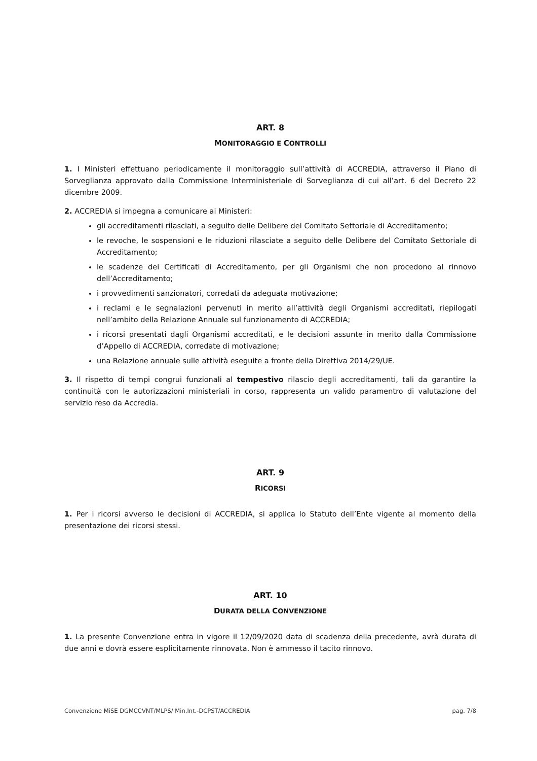ART. 8
MONITORAGGIO E CONTROLLI
1. I Ministeri effettuano periodicamente il monitoraggio sull’attività di ACCREDIA, attraverso il Piano di Sorveglianza approvato dalla Commissione Interministeriale di Sorveglianza di cui all’art. 6 del Decreto 22 dicembre 2009.
2. ACCREDIA si impegna a comunicare ai Ministeri:
gli accreditamenti rilasciati, a seguito delle Delibere del Comitato Settoriale di Accreditamento;
le revoche, le sospensioni e le riduzioni rilasciate a seguito delle Delibere del Comitato Settoriale di Accreditamento;
le scadenze dei Certificati di Accreditamento, per gli Organismi che non procedono al rinnovo dell’Accreditamento;
i provvedimenti sanzionatori, corredati da adeguata motivazione;
i reclami e le segnalazioni pervenuti in merito all’attività degli Organismi accreditati, riepilogati nell’ambito della Relazione Annuale sul funzionamento di ACCREDIA;
i ricorsi presentati dagli Organismi accreditati, e le decisioni assunte in merito dalla Commissione d’Appello di ACCREDIA, corredate di motivazione;
una Relazione annuale sulle attività eseguite a fronte della Direttiva 2014/29/UE.
3. Il rispetto di tempi congrui funzionali al tempestivo rilascio degli accreditamenti, tali da garantire la continuità con le autorizzazioni ministeriali in corso, rappresenta un valido paramentro di valutazione del servizio reso da Accredia.
ART. 9
RICORSI
1. Per i ricorsi avverso le decisioni di ACCREDIA, si applica lo Statuto dell’Ente vigente al momento della presentazione dei ricorsi stessi.
ART. 10
DURATA DELLA CONVENZIONE
1. La presente Convenzione entra in vigore il 12/09/2020 data di scadenza della precedente, avrà durata di due anni e dovrà essere esplicitamente rinnovata. Non è ammesso il tacito rinnovo.
Convenzione MiSE DGMCCVNT/MLPS/ Min.Int.-DCPST/ACCREDIA pag. 7/8